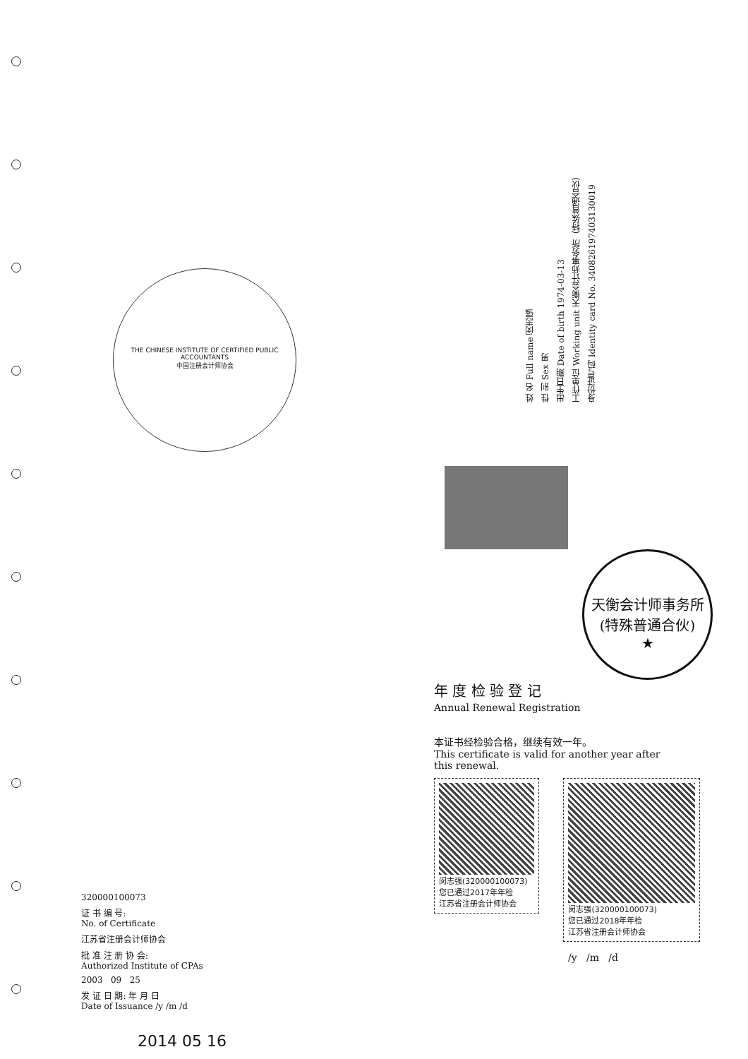THE CHINESE INSTITUTE OF CERTIFIED PUBLIC ACCOUNTANTS
中国注册会计师协会
姓 名 Full name 闵志强
性 别 Sex 男
出生日期 Date of birth 1974-03-13
工作单位 Working unit 天衡会计师事务所（特殊普通合伙）
身份证号码 Identity card No. 340826197403130019
320000100073
证 书 编 号:
No. of Certificate
江苏省注册会计师协会
批 准 注 册 协 会:
Authorized Institute of CPAs
2003 09 25
发 证 日 期: 年 月 日
Date of Issuance /y /m /d
2014 05 16
天衡会计师事务所(特殊普通合伙)
★
年 度 检 验 登 记
Annual Renewal Registration
本证书经检验合格，继续有效一年。
This certificate is valid for another year after
this renewal.
闵志强(320000100073)
您已通过2017年年检
江苏省注册会计师协会
闵志强(320000100073)
您已通过2018年年检
江苏省注册会计师协会
/y /m /d